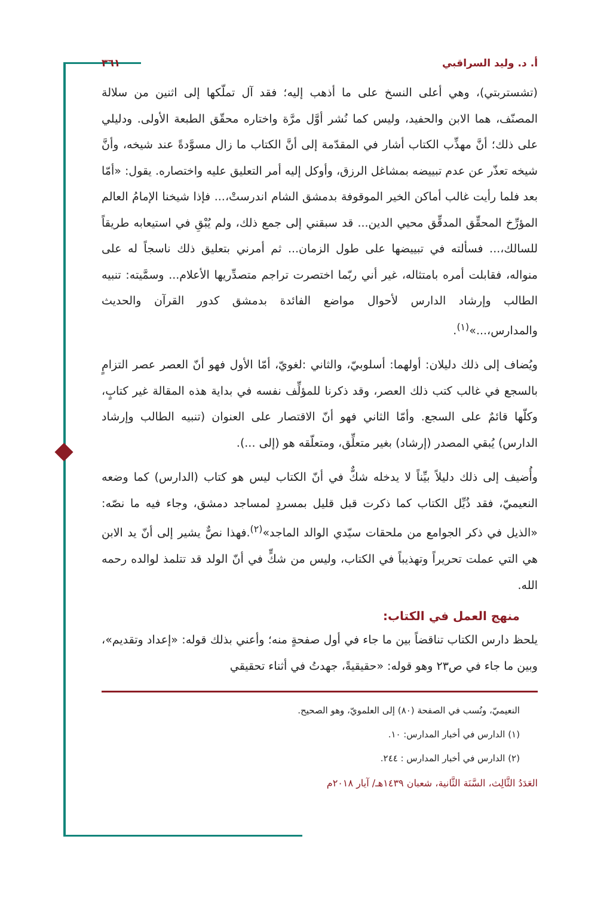أ. د. وليد السراقبي ٣٦١
(تشستربتي)، وهي أعلى النسخ على ما أذهب إليه؛ فقد آل تملّكها إلى اثنين من سلالة المصنّف، هما الابن والحفيد، وليس كما نُشر أوَّل مرَّة واختاره محقّق الطبعة الأولى. ودليلي على ذلك؛ أنَّ مهذِّب الكتاب أشار في المقدّمة إلى أنَّ الكتاب ما زال مسوَّدةً عند شيخه، وأنَّ شيخه تعذّر عن عدم تبييضه بمشاغل الرزق، وأوكل إليه أمر التعليق عليه واختصاره. يقول: «أمّا بعد فلما رأيت غالب أماكن الخير الموقوفة بدمشق الشام اندرستْ،... فإذا شيخنا الإمامُ العالم المؤرِّخ المحقِّق المدقِّق محيي الدين... قد سبقني إلى جمع ذلك، ولم يُبْقِ في استيعابه طريقاً للسالك،... فسألته في تبييضها على طول الزمان... ثم أمرني بتعليق ذلك ناسجاً له على منواله، فقابلت أمره بامتثاله، غير أني ربّما اختصرت تراجم متصدِّريها الأعلام... وسمَّيته: تنبيه الطالب وإرشاد الدارس لأحوال مواضع الفائدة بدمشق كدور القرآن والحديث والمدارس،...»<sup>(١)</sup>.
ويُضاف إلى ذلك دليلان: أولهما: أسلوبيّ، والثاني :لغويّ، أمّا الأول فهو أنّ العصر عصر التزامٍ بالسجع في غالب كتب ذلك العصر، وقد ذكرنا للمؤلِّف نفسه في بداية هذه المقالة غير كتابٍ، وكلّها قائمٌ على السجع. وأمّا الثاني فهو أنّ الاقتصار على العنوان (تنبيه الطالب وإرشاد الدارس) يُبقي المصدر (إرشاد) بغير متعلِّق، ومتعلّقه هو (إلى ...).
وأُضيف إلى ذلك دليلاً بيِّناً لا يدخله شكٌّ في أنّ الكتاب ليس هو كتاب (الدارس) كما وضعه النعيميّ، فقد ذُيِّل الكتاب كما ذكرت قبل قليل بمسردٍ لمساجد دمشق، وجاء فيه ما نصّه: «الذيل في ذكر الجوامع من ملحقات سيّدي الوالد الماجد»<sup>(٢)</sup>.فهذا نصٌّ يشير إلى أنّ يد الابن هي التي عملت تحريراً وتهذيباً في الكتاب، وليس من شكٍّ في أنّ الولد قد تتلمذ لوالده رحمه الله.
منهج العمل في الكتاب:
يلحظ دارس الكتاب تناقضاً بين ما جاء في أول صفحةٍ منه؛ وأعني بذلك قوله: «إعداد وتقديم»، وبين ما جاء في ص٢٣ وهو قوله: «حقيقيةً، جهدتُ في أثناء تحقيقي
النعيميّ، ونُسب في الصفحة (٨٠) إلى العلمويّ، وهو الصحيح.
(١) الدارس في أخبار المدارس: ١٠.
(٢) الدارس في أخبار المدارس : ٢٤٤.
العَدَدُ الثَّالِث، السَّنَة الثَّانية، شعبان ١٤٣٩هـ/ آيار ٢٠١٨م